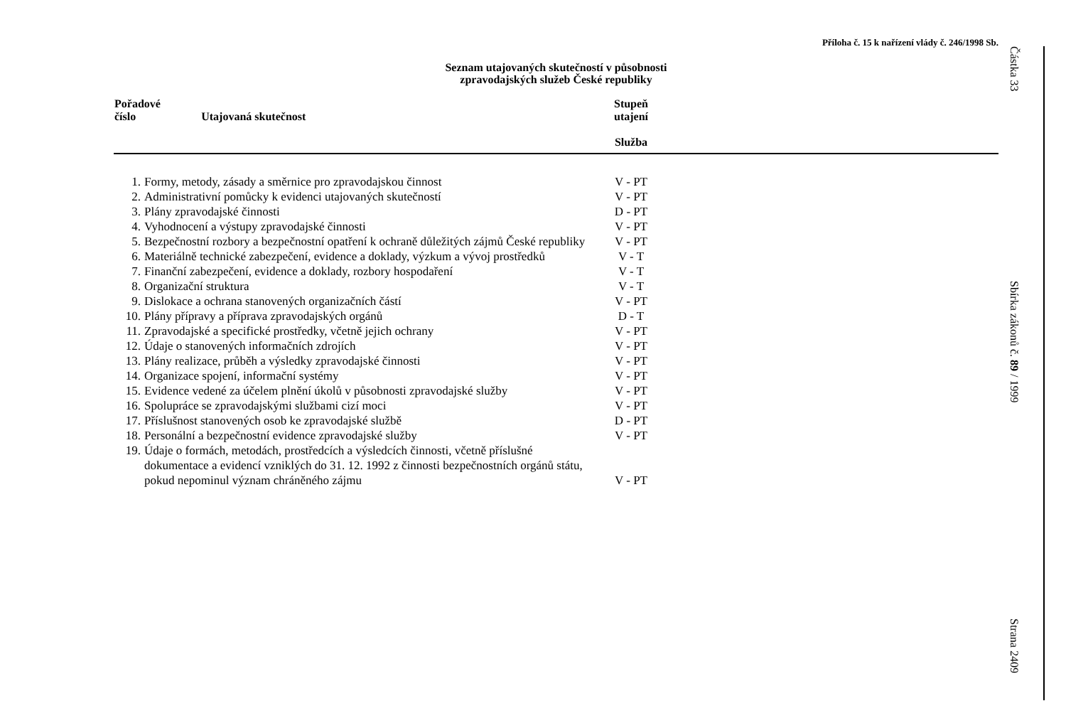Příloha č. 15 k nařízení vlády č. 246/1998 Sb.
Seznam utajovaných skutečností v působnosti
zpravodajských služeb České republiky
| Pořadové číslo Utajovaná skutečnost | | Stupeň utajení Služba | |
| --- | --- | --- | --- |
| 1. | Formy, metody, zásady a směrnice pro zpravodajskou činnost | V - PT | |
| 2. | Administrativní pomůcky k evidenci utajovaných skutečností | V - PT | |
| 3. | Plány zpravodajské činnosti | D - PT | |
| 4. | Vyhodnocení a výstupy zpravodajské činnosti | V - PT | |
| 5. | Bezpečnostní rozbory a bezpečnostní opatření k ochraně důležitých zájmů České republiky | V - PT | |
| 6. | Materiálně technické zabezpečení, evidence a doklady, výzkum a vývoj prostředků | V - T | |
| 7. | Finanční zabezpečení, evidence a doklady, rozbory hospodaření | V - T | |
| 8. | Organizační struktura | V - T | |
| 9. | Dislokace a ochrana stanovených organizačních částí | V - PT | |
| 10. | Plány přípravy a příprava zpravodajských orgánů | D - T | |
| 11. | Zpravodajské a specifické prostředky, včetně jejich ochrany | V - PT | |
| 12. | Údaje o stanovených informačních zdrojích | V - PT | |
| 13. | Plány realizace, průběh a výsledky zpravodajské činnosti | V - PT | |
| 14. | Organizace spojení, informační systémy | V - PT | |
| 15. | Evidence vedené za účelem plnění úkolů v působnosti zpravodajské služby | V - PT | |
| 16. | Spolupráce se zpravodajskými službami cizí moci | V - PT | |
| 17. | Příslušnost stanovených osob ke zpravodajské službě | D - PT | |
| 18. | Personální a bezpečnostní evidence zpravodajské služby | V - PT | |
| 19. | Údaje o formách, metodách, prostředcích a výsledcích činnosti, včetně příslušné dokumentace a evidencí vzniklých do 31. 12. 1992 z činnosti bezpečnostních orgánů státu, pokud nepominul význam chráněného zájmu | V - PT | |
Částka 33
Sbírka zákonů č. 89 / 1999
Strana 2409